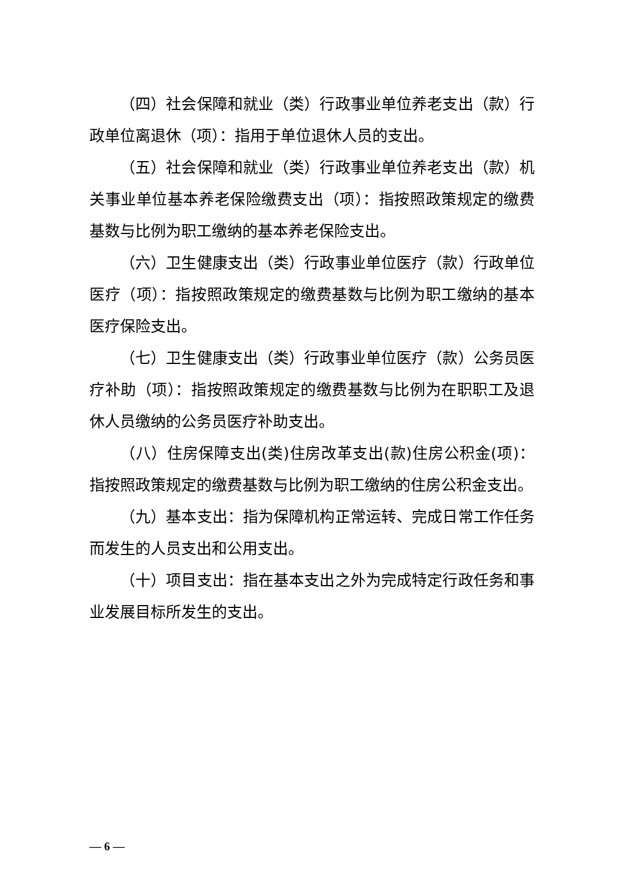（四）社会保障和就业（类）行政事业单位养老支出（款）行政单位离退休（项）：指用于单位退休人员的支出。
（五）社会保障和就业（类）行政事业单位养老支出（款）机关事业单位基本养老保险缴费支出（项）：指按照政策规定的缴费基数与比例为职工缴纳的基本养老保险支出。
（六）卫生健康支出（类）行政事业单位医疗（款）行政单位医疗（项）：指按照政策规定的缴费基数与比例为职工缴纳的基本医疗保险支出。
（七）卫生健康支出（类）行政事业单位医疗（款）公务员医疗补助（项）：指按照政策规定的缴费基数与比例为在职职工及退休人员缴纳的公务员医疗补助支出。
（八）住房保障支出(类)住房改革支出(款)住房公积金(项)：指按照政策规定的缴费基数与比例为职工缴纳的住房公积金支出。
（九）基本支出：指为保障机构正常运转、完成日常工作任务而发生的人员支出和公用支出。
（十）项目支出：指在基本支出之外为完成特定行政任务和事业发展目标所发生的支出。
— 6 —